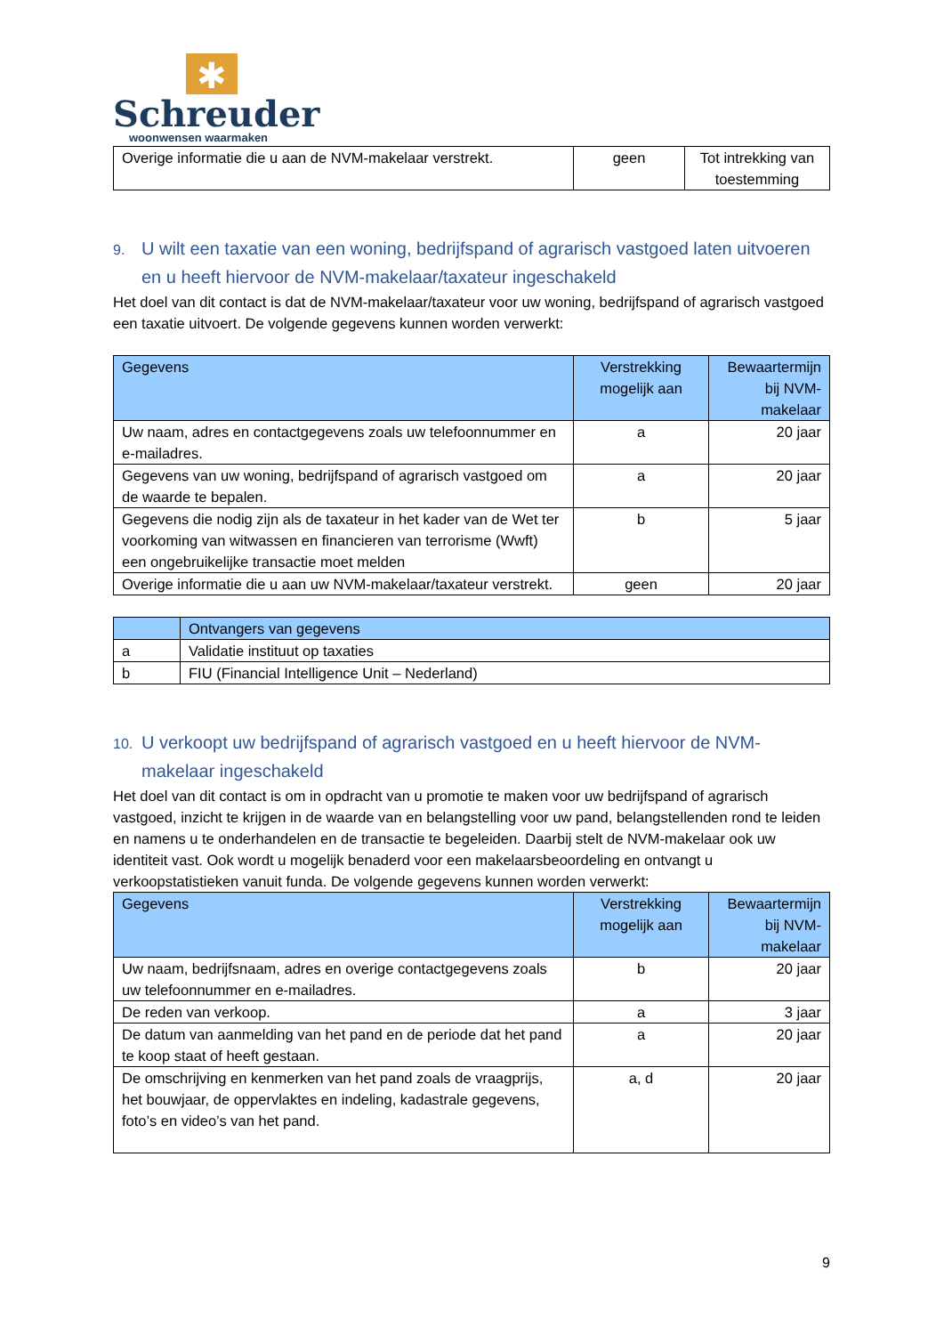✱
Schreuder
woonwensen waarmaken
| Overige informatie die u aan de NVM-makelaar verstrekt. | geen | Tot intrekking van toestemming |
9. U wilt een taxatie van een woning, bedrijfspand of agrarisch vastgoed laten uitvoeren en u heeft hiervoor de NVM-makelaar/taxateur ingeschakeld
Het doel van dit contact is dat de NVM-makelaar/taxateur voor uw woning, bedrijfspand of agrarisch vastgoed een taxatie uitvoert. De volgende gegevens kunnen worden verwerkt:
| Gegevens | Verstrekking mogelijk aan | Bewaartermijn bij NVM-makelaar |
| --- | --- | --- |
| Uw naam, adres en contactgegevens zoals uw telefoonnummer en e-mailadres. | a | 20 jaar |
| Gegevens van uw woning, bedrijfspand of agrarisch vastgoed om de waarde te bepalen. | a | 20 jaar |
| Gegevens die nodig zijn als de taxateur in het kader van de Wet ter voorkoming van witwassen en financieren van terrorisme (Wwft) een ongebruikelijke transactie moet melden | b | 5 jaar |
| Overige informatie die u aan uw NVM-makelaar/taxateur verstrekt. | geen | 20 jaar |
| | Ontvangers van gegevens |
| --- | --- |
| a | Validatie instituut op taxaties |
| b | FIU (Financial Intelligence Unit – Nederland) |
10. U verkoopt uw bedrijfspand of agrarisch vastgoed en u heeft hiervoor de NVM-makelaar ingeschakeld
Het doel van dit contact is om in opdracht van u promotie te maken voor uw bedrijfspand of agrarisch vastgoed, inzicht te krijgen in de waarde van en belangstelling voor uw pand, belangstellenden rond te leiden en namens u te onderhandelen en de transactie te begeleiden. Daarbij stelt de NVM-makelaar ook uw identiteit vast. Ook wordt u mogelijk benaderd voor een makelaarsbeoordeling en ontvangt u verkoopstatistieken vanuit funda. De volgende gegevens kunnen worden verwerkt:
| Gegevens | Verstrekking mogelijk aan | Bewaartermijn bij NVM-makelaar |
| --- | --- | --- |
| Uw naam, bedrijfsnaam, adres en overige contactgegevens zoals uw telefoonnummer en e-mailadres. | b | 20 jaar |
| De reden van verkoop. | a | 3 jaar |
| De datum van aanmelding van het pand en de periode dat het pand te koop staat of heeft gestaan. | a | 20 jaar |
| De omschrijving en kenmerken van het pand zoals de vraagprijs, het bouwjaar, de oppervlaktes en indeling, kadastrale gegevens, foto’s en video’s van het pand. | a, d | 20 jaar |
9